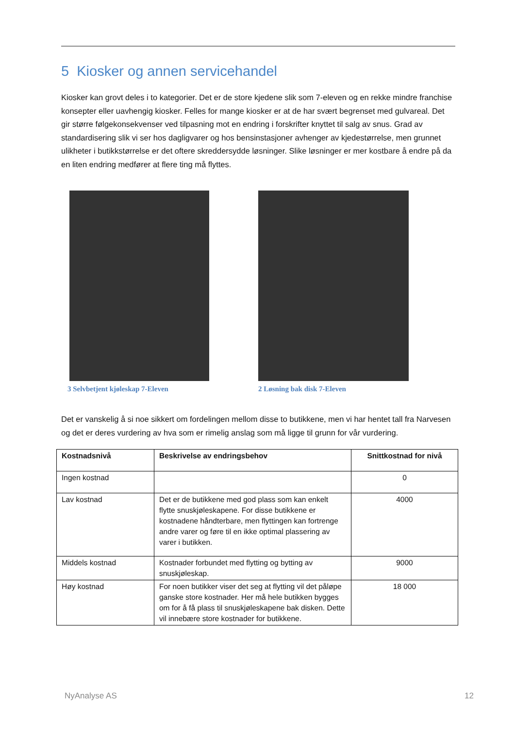5 Kiosker og annen servicehandel
Kiosker kan grovt deles i to kategorier. Det er de store kjedene slik som 7-eleven og en rekke mindre franchise konsepter eller uavhengig kiosker. Felles for mange kiosker er at de har svært begrenset med gulvareal. Det gir større følgekonsekvenser ved tilpasning mot en endring i forskrifter knyttet til salg av snus. Grad av standardisering slik vi ser hos dagligvarer og hos bensinstasjoner avhenger av kjedestørrelse, men grunnet ulikheter i butikkstørrelse er det oftere skreddersydde løsninger. Slike løsninger er mer kostbare å endre på da en liten endring medfører at flere ting må flyttes.
3 Selvbetjent kjøleskap 7-Eleven 2 Løsning bak disk 7-Eleven
Det er vanskelig å si noe sikkert om fordelingen mellom disse to butikkene, men vi har hentet tall fra Narvesen og det er deres vurdering av hva som er rimelig anslag som må ligge til grunn for vår vurdering.
| Kostnadsnivå | Beskrivelse av endringsbehov | Snittkostnad for nivå |
| --- | --- | --- |
| Ingen kostnad | | 0 |
| Lav kostnad | Det er de butikkene med god plass som kan enkelt flytte snuskjøleskapene. For disse butikkene er kostnadene håndterbare, men flyttingen kan fortrenge andre varer og føre til en ikke optimal plassering av varer i butikken. | 4000 |
| Middels kostnad | Kostnader forbundet med flytting og bytting av snuskjøleskap. | 9000 |
| Høy kostnad | For noen butikker viser det seg at flytting vil det påløpe ganske store kostnader. Her må hele butikken bygges om for å få plass til snuskjøleskapene bak disken. Dette vil innebære store kostnader for butikkene. | 18 000 |
NyAnalyse AS 12